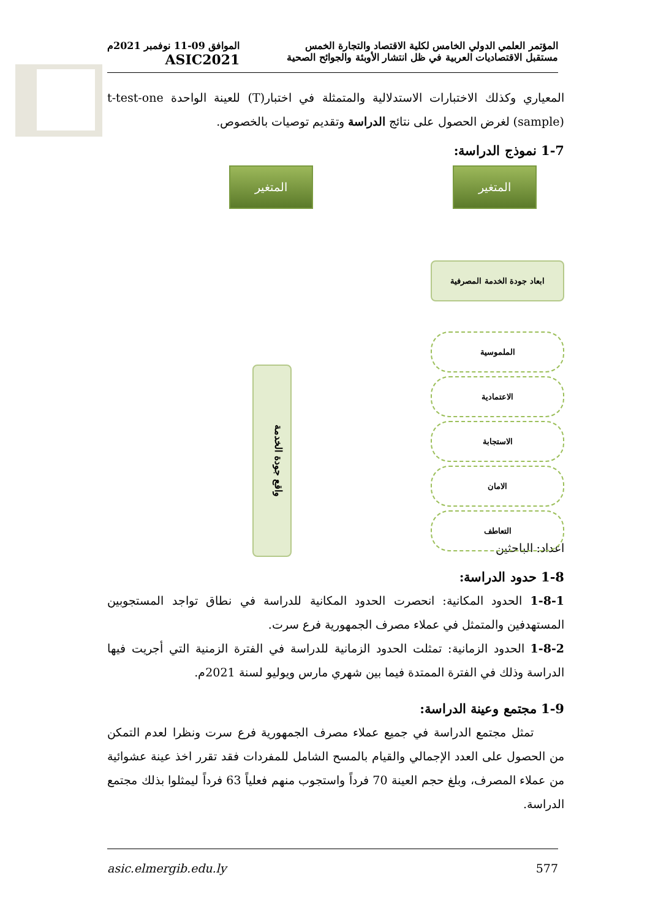المؤتمر العلمي الدولي الخامس لكلية الاقتصاد والتجارة الخمس
مستقبل الاقتصاديات العربية في ظل انتشار الأوبئة والجوائح الصحية
الموافق 09-11 نوفمبر 2021م
ASIC2021
المعياري وكذلك الاختبارات الاستدلالية والمتمثلة في اختبار(T) للعينة الواحدة t-test-one (sample) لغرض الحصول على نتائج الدراسة وتقديم توصيات بالخصوص.
1-7 نموذج الدراسة:
المتغير المتغير
ابعاد جودة الخدمة المصرفية
الملموسية
الاعتمادية
الاستجابة
الامان
التعاطف
واقع جودة الخدمة
اعداد: الباحثين
1-8 حدود الدراسة:
1-8-1 الحدود المكانية: انحصرت الحدود المكانية للدراسة في نطاق تواجد المستجوبين المستهدفين والمتمثل في عملاء مصرف الجمهورية فرع سرت.
1-8-2 الحدود الزمانية: تمثلت الحدود الزمانية للدراسة في الفترة الزمنية التي أجريت فيها الدراسة وذلك في الفترة الممتدة فيما بين شهري مارس ويوليو لسنة 2021م.
1-9 مجتمع وعينة الدراسة:
تمثل مجتمع الدراسة في جميع عملاء مصرف الجمهورية فرع سرت ونظرا لعدم التمكن من الحصول على العدد الإجمالي والقيام بالمسح الشامل للمفردات فقد تقرر اخذ عينة عشوائية من عملاء المصرف، وبلغ حجم العينة 70 فرداً واستجوب منهم فعلياً 63 فرداً ليمثلوا بذلك مجتمع الدراسة.
asic.elmergib.edu.ly 577